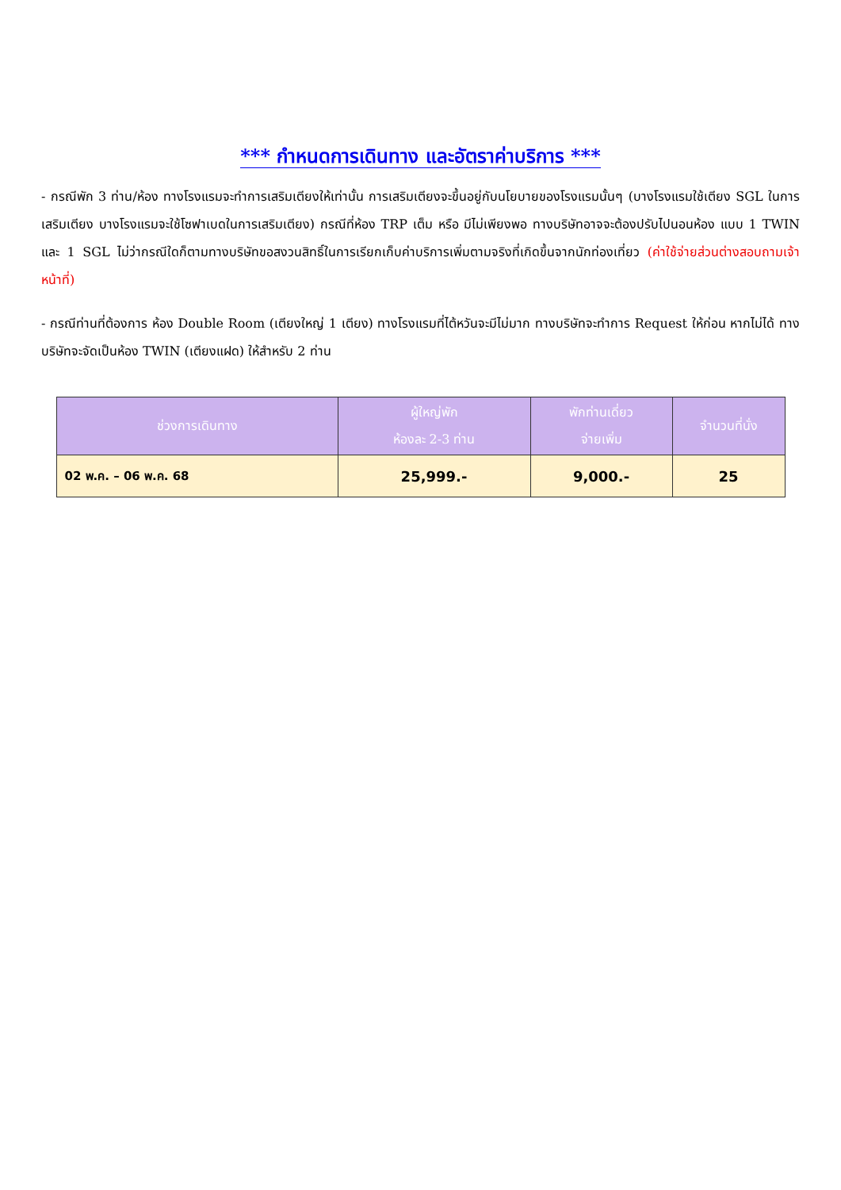*** กำหนดการเดินทาง และอัตราค่าบริการ ***
- กรณีพัก 3 ท่าน/ห้อง ทางโรงแรมจะทำการเสริมเตียงให้เท่านั้น การเสริมเตียงจะขึ้นอยู่กับนโยบายของโรงแรมนั้นๆ (บางโรงแรมใช้เตียง SGL ในการเสริมเตียง บางโรงแรมจะใช้โซฟาเบดในการเสริมเตียง) กรณีที่ห้อง TRP เต็ม หรือ มีไม่เพียงพอ ทางบริษัทอาจจะต้องปรับไปนอนห้อง แบบ 1 TWIN และ 1 SGL ไม่ว่ากรณีใดก็ตามทางบริษัทขอสงวนสิทธิ์ในการเรียกเก็บค่าบริการเพิ่มตามจริงที่เกิดขึ้นจากนักท่องเที่ยว (ค่าใช้จ่ายส่วนต่างสอบถามเจ้าหน้าที่)
- กรณีท่านที่ต้องการ ห้อง Double Room (เตียงใหญ่ 1 เตียง) ทางโรงแรมที่ไต้หวันจะมีไม่มาก ทางบริษัทจะทำการ Request ให้ก่อน หากไม่ได้ ทางบริษัทจะจัดเป็นห้อง TWIN (เตียงแฝด) ให้สำหรับ 2 ท่าน
| ช่วงการเดินทาง | ผู้ใหญ่พัก ห้องละ 2-3 ท่าน | พักท่านเดี่ยว จ่ายเพิ่ม | จำนวนที่นั่ง |
| --- | --- | --- | --- |
| 02 พ.ค. – 06 พ.ค. 68 | 25,999.- | 9,000.- | 25 |